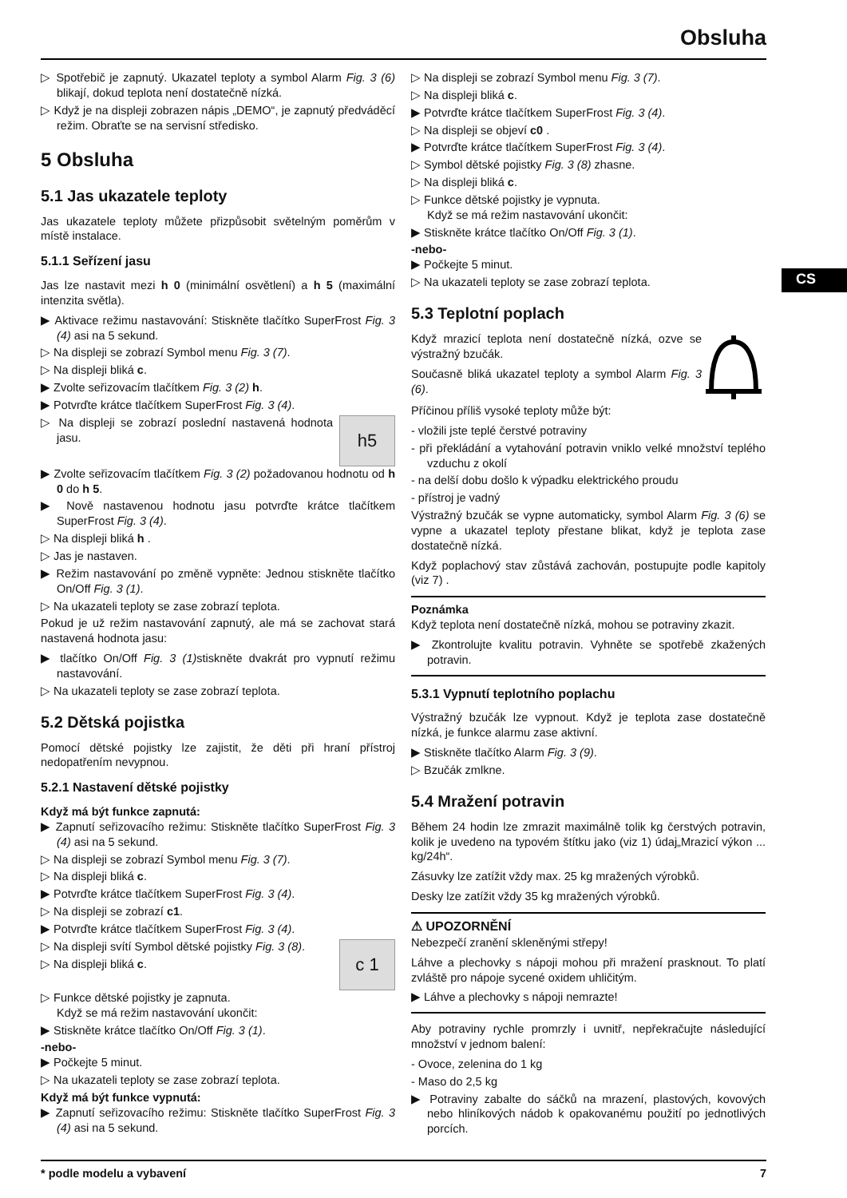Obsluha
CS
▷ Spotřebič je zapnutý. Ukazatel teploty a symbol Alarm Fig. 3 (6) blikají, dokud teplota není dostatečně nízká.
▷ Když je na displeji zobrazen nápis „DEMO“, je zapnutý předváděcí režim. Obraťte se na servisní středisko.
5 Obsluha
5.1 Jas ukazatele teploty
Jas ukazatele teploty můžete přizpůsobit světelným poměrům v místě instalace.
5.1.1 Seřízení jasu
Jas lze nastavit mezi h 0 (minimální osvětlení) a h 5 (maximální intenzita světla).
▶ Aktivace režimu nastavování: Stiskněte tlačítko SuperFrost Fig. 3 (4) asi na 5 sekund.
▷ Na displeji se zobrazí Symbol menu Fig. 3 (7).
▷ Na displeji bliká c.
▶ Zvolte seřizovacím tlačítkem Fig. 3 (2) h.
▶ Potvrďte krátce tlačítkem SuperFrost Fig. 3 (4).
h5
▷ Na displeji se zobrazí poslední nastavená hodnota jasu.
▶ Zvolte seřizovacím tlačítkem Fig. 3 (2) požadovanou hodnotu od h 0 do h 5.
▶ Nově nastavenou hodnotu jasu potvrďte krátce tlačítkem SuperFrost Fig. 3 (4).
▷ Na displeji bliká h .
▷ Jas je nastaven.
▶ Režim nastavování po změně vypněte: Jednou stiskněte tlačítko On/Off Fig. 3 (1).
▷ Na ukazateli teploty se zase zobrazí teplota.
Pokud je už režim nastavování zapnutý, ale má se zachovat stará nastavená hodnota jasu:
▶ tlačítko On/Off Fig. 3 (1) stiskněte dvakrát pro vypnutí režimu nastavování.
▷ Na ukazateli teploty se zase zobrazí teplota.
5.2 Dětská pojistka
Pomocí dětské pojistky lze zajistit, že děti při hraní přístroj nedopatřením nevypnou.
5.2.1 Nastavení dětské pojistky
Když má být funkce zapnutá:
▶ Zapnutí seřizovacího režimu: Stiskněte tlačítko SuperFrost Fig. 3 (4) asi na 5 sekund.
▷ Na displeji se zobrazí Symbol menu Fig. 3 (7).
▷ Na displeji bliká c.
▶ Potvrďte krátce tlačítkem SuperFrost Fig. 3 (4).
▷ Na displeji se zobrazí c1.
▶ Potvrďte krátce tlačítkem SuperFrost Fig. 3 (4).
c 1
▷ Na displeji svítí Symbol dětské pojistky Fig. 3 (8).
▷ Na displeji bliká c.
▷ Funkce dětské pojistky je zapnuta.
Když se má režim nastavování ukončit:
▶ Stiskněte krátce tlačítko On/Off Fig. 3 (1).
-nebo-
▶ Počkejte 5 minut.
▷ Na ukazateli teploty se zase zobrazí teplota.
Když má být funkce vypnutá:
▶ Zapnutí seřizovacího režimu: Stiskněte tlačítko SuperFrost Fig. 3 (4) asi na 5 sekund.
▷ Na displeji se zobrazí Symbol menu Fig. 3 (7).
▷ Na displeji bliká c.
▶ Potvrďte krátce tlačítkem SuperFrost Fig. 3 (4).
▷ Na displeji se objeví c0 .
▶ Potvrďte krátce tlačítkem SuperFrost Fig. 3 (4).
▷ Symbol dětské pojistky Fig. 3 (8) zhasne.
▷ Na displeji bliká c.
▷ Funkce dětské pojistky je vypnuta.
Když se má režim nastavování ukončit:
▶ Stiskněte krátce tlačítko On/Off Fig. 3 (1).
-nebo-
▶ Počkejte 5 minut.
▷ Na ukazateli teploty se zase zobrazí teplota.
5.3 Teplotní poplach
Když mrazicí teplota není dostatečně nízká, ozve se výstražný bzučák.
Současně bliká ukazatel teploty a symbol Alarm Fig. 3 (6).
Příčinou příliš vysoké teploty může být:
- vložili jste teplé čerstvé potraviny
- při překládání a vytahování potravin vniklo velké množství teplého vzduchu z okolí
- na delší dobu došlo k výpadku elektrického proudu
- přístroj je vadný
Výstražný bzučák se vypne automaticky, symbol Alarm Fig. 3 (6) se vypne a ukazatel teploty přestane blikat, když je teplota zase dostatečně nízká.
Když poplachový stav zůstává zachován, postupujte podle kapitoly (viz 7) .
Poznámka
Když teplota není dostatečně nízká, mohou se potraviny zkazit.
▶ Zkontrolujte kvalitu potravin. Vyhněte se spotřebě zkažených potravin.
5.3.1 Vypnutí teplotního poplachu
Výstražný bzučák lze vypnout. Když je teplota zase dostatečně nízká, je funkce alarmu zase aktivní.
▶ Stiskněte tlačítko Alarm Fig. 3 (9).
▷ Bzučák zmlkne.
5.4 Mražení potravin
Během 24 hodin lze zmrazit maximálně tolik kg čerstvých potravin, kolik je uvedeno na typovém štítku jako (viz 1) údaj„Mrazicí výkon ... kg/24h“.
Zásuvky lze zatížit vždy max. 25 kg mražených výrobků.
Desky lze zatížit vždy 35 kg mražených výrobků.
⚠ UPOZORNĚNÍ
Nebezpečí zranění skleněnými střepy!
Láhve a plechovky s nápoji mohou při mražení prasknout. To platí zvláště pro nápoje sycené oxidem uhličitým.
▶ Láhve a plechovky s nápoji nemrazte!
Aby potraviny rychle promrzly i uvnitř, nepřekračujte následující množství v jednom balení:
- Ovoce, zelenina do 1 kg
- Maso do 2,5 kg
▶ Potraviny zabalte do sáčků na mrazení, plastových, kovových nebo hliníkových nádob k opakovanému použití po jednotlivých porcích.
* podle modelu a vybavení 7